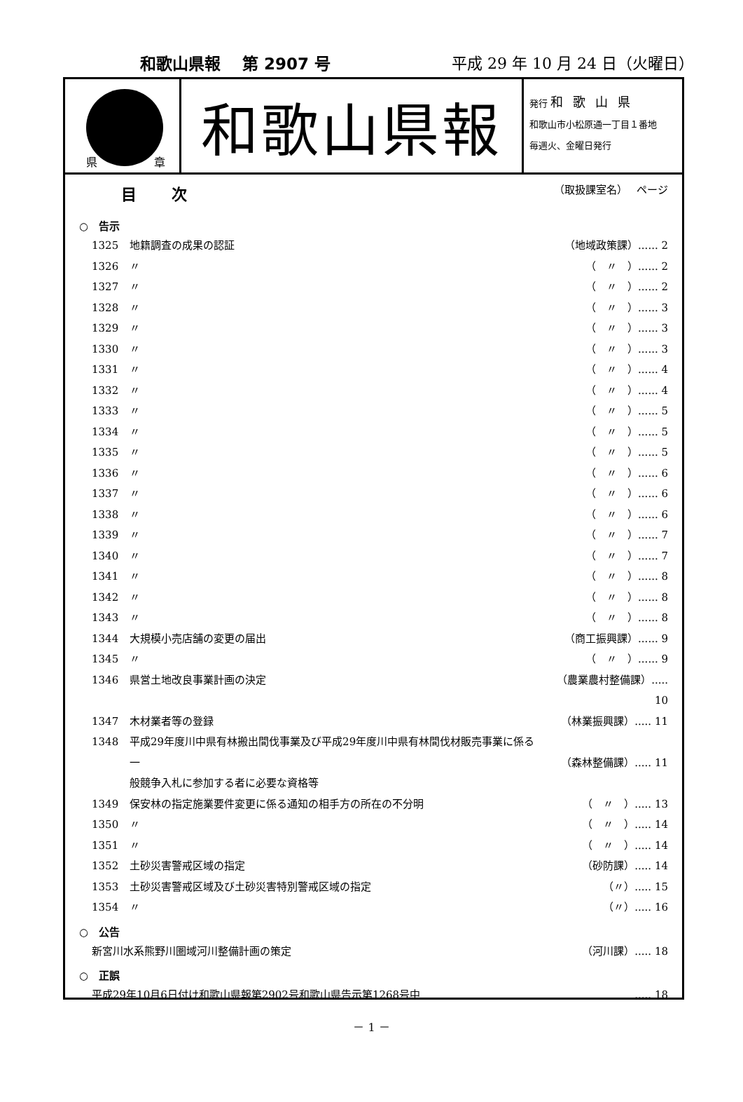和歌山県報　 第 2907 号 平成 29 年 10 月 24 日（火曜日）
県 章
和歌山県報
発行 和歌山県
和歌山市小松原通一丁目１番地
毎週火、金曜日発行
目次 （取扱課室名）　 ページ
○　告示
1325 地籍調査の成果の認証 （地域政策課）...... 2
1326 〃 （　〃　）...... 2
1327 〃 （　〃　）...... 2
1328 〃 （　〃　）...... 3
1329 〃 （　〃　）...... 3
1330 〃 （　〃　）...... 3
1331 〃 （　〃　）...... 4
1332 〃 （　〃　）...... 4
1333 〃 （　〃　）...... 5
1334 〃 （　〃　）...... 5
1335 〃 （　〃　）...... 5
1336 〃 （　〃　）...... 6
1337 〃 （　〃　）...... 6
1338 〃 （　〃　）...... 6
1339 〃 （　〃　）...... 7
1340 〃 （　〃　）...... 7
1341 〃 （　〃　）...... 8
1342 〃 （　〃　）...... 8
1343 〃 （　〃　）...... 8
1344 大規模小売店舗の変更の届出 （商工振興課）...... 9
1345 〃 （　〃　）...... 9
1346 県営土地改良事業計画の決定 （農業農村整備課）..... 10
1347 木材業者等の登録 （林業振興課）..... 11
1348 平成29年度川中県有林搬出間伐事業及び平成29年度川中県有林間伐材販売事業に係る一
般競争入札に参加する者に必要な資格等
（森林整備課）..... 11
1349 保安林の指定施業要件変更に係る通知の相手方の所在の不分明 （　〃　）..... 13
1350 〃 （　〃　）..... 14
1351 〃 （　〃　）..... 14
1352 土砂災害警戒区域の指定 （砂防課）..... 14
1353 土砂災害警戒区域及び土砂災害特別警戒区域の指定 （〃）..... 15
1354 〃 （〃）..... 16
○　公告
新宮川水系熊野川圏域河川整備計画の策定 （河川課）..... 18
○　正誤
平成29年10月6日付け和歌山県報第2902号和歌山県告示第1268号中..... 18
－ 1 －